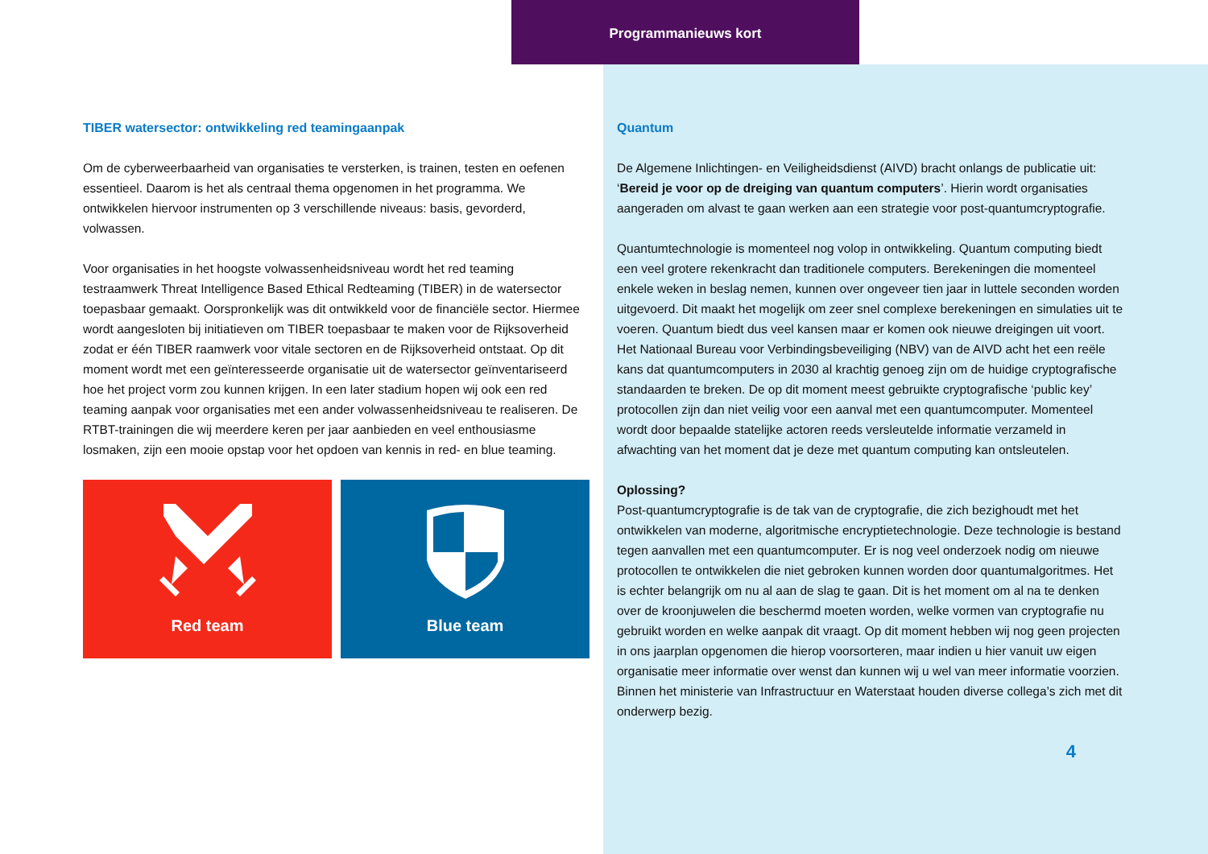Programmanieuws kort
TIBER watersector: ontwikkeling red teamingaanpak
Om de cyberweerbaarheid van organisaties te versterken, is trainen, testen en oefenen essentieel. Daarom is het als centraal thema opgenomen in het programma. We ontwikkelen hiervoor instrumenten op 3 verschillende niveaus: basis, gevorderd, volwassen.
Voor organisaties in het hoogste volwassenheidsniveau wordt het red teaming testraamwerk Threat Intelligence Based Ethical Redteaming (TIBER) in de watersector toepasbaar gemaakt. Oorspronkelijk was dit ontwikkeld voor de financiële sector. Hiermee wordt aangesloten bij initiatieven om TIBER toepasbaar te maken voor de Rijksoverheid zodat er één TIBER raamwerk voor vitale sectoren en de Rijksoverheid ontstaat. Op dit moment wordt met een geïnteresseerde organisatie uit de watersector geïnventariseerd hoe het project vorm zou kunnen krijgen. In een later stadium hopen wij ook een red teaming aanpak voor organisaties met een ander volwassenheidsniveau te realiseren. De RTBT-trainingen die wij meerdere keren per jaar aanbieden en veel enthousiasme losmaken, zijn een mooie opstap voor het opdoen van kennis in red- en blue teaming.
Red team Blue team
Quantum
De Algemene Inlichtingen- en Veiligheidsdienst (AIVD) bracht onlangs de publicatie uit: ‘Bereid je voor op de dreiging van quantum computers’. Hierin wordt organisaties aangeraden om alvast te gaan werken aan een strategie voor post-quantumcryptografie.
Quantumtechnologie is momenteel nog volop in ontwikkeling. Quantum computing biedt een veel grotere rekenkracht dan traditionele computers. Berekeningen die momenteel enkele weken in beslag nemen, kunnen over ongeveer tien jaar in luttele seconden worden uitgevoerd. Dit maakt het mogelijk om zeer snel complexe berekeningen en simulaties uit te voeren. Quantum biedt dus veel kansen maar er komen ook nieuwe dreigingen uit voort. Het Nationaal Bureau voor Verbindingsbeveiliging (NBV) van de AIVD acht het een reële kans dat quantumcomputers in 2030 al krachtig genoeg zijn om de huidige cryptografische standaarden te breken. De op dit moment meest gebruikte cryptografische ‘public key’ protocollen zijn dan niet veilig voor een aanval met een quantumcomputer. Momenteel wordt door bepaalde statelijke actoren reeds versleutelde informatie verzameld in afwachting van het moment dat je deze met quantum computing kan ontsleutelen.
Oplossing?
Post-quantumcryptografie is de tak van de cryptografie, die zich bezighoudt met het ontwikkelen van moderne, algoritmische encryptietechnologie. Deze technologie is bestand tegen aanvallen met een quantumcomputer. Er is nog veel onderzoek nodig om nieuwe protocollen te ontwikkelen die niet gebroken kunnen worden door quantumalgoritmes. Het is echter belangrijk om nu al aan de slag te gaan. Dit is het moment om al na te denken over de kroonjuwelen die beschermd moeten worden, welke vormen van cryptografie nu gebruikt worden en welke aanpak dit vraagt. Op dit moment hebben wij nog geen projecten in ons jaarplan opgenomen die hierop voorsorteren, maar indien u hier vanuit uw eigen organisatie meer informatie over wenst dan kunnen wij u wel van meer informatie voorzien. Binnen het ministerie van Infrastructuur en Waterstaat houden diverse collega’s zich met dit onderwerp bezig.
4